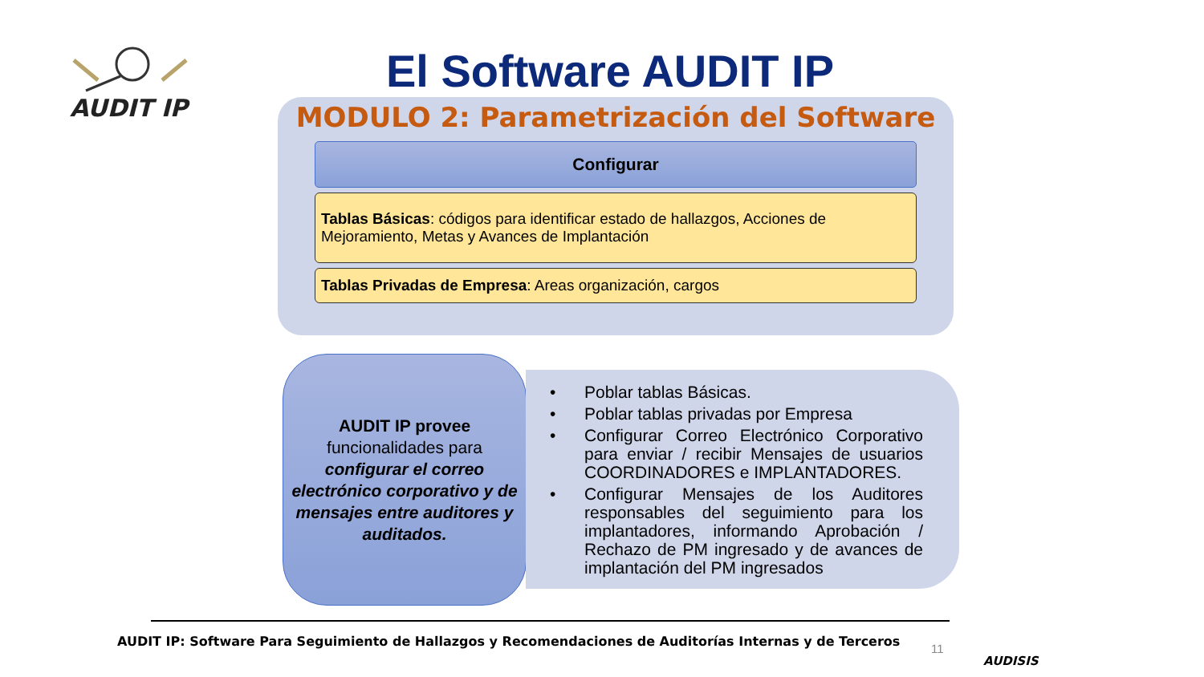AUDIT IP
El Software AUDIT IP
MODULO 2: Parametrización del Software
Configurar
Tablas Básicas: códigos para identificar estado de hallazgos, Acciones de Mejoramiento, Metas y Avances de Implantación
Tablas Privadas de Empresa: Areas organización, cargos
AUDIT IP provee
funcionalidades para
configurar el correo electrónico corporativo y de mensajes entre auditores y auditados.
• Poblar tablas Básicas.
• Poblar tablas privadas por Empresa
• Configurar Correo Electrónico Corporativo para enviar / recibir Mensajes de usuarios COORDINADORES e IMPLANTADORES.
• Configurar Mensajes de los Auditores responsables del seguimiento para los implantadores, informando Aprobación / Rechazo de PM ingresado y de avances de implantación del PM ingresados
AUDIT IP: Software Para Seguimiento de Hallazgos y Recomendaciones de Auditorías Internas y de Terceros
11
AUDISIS